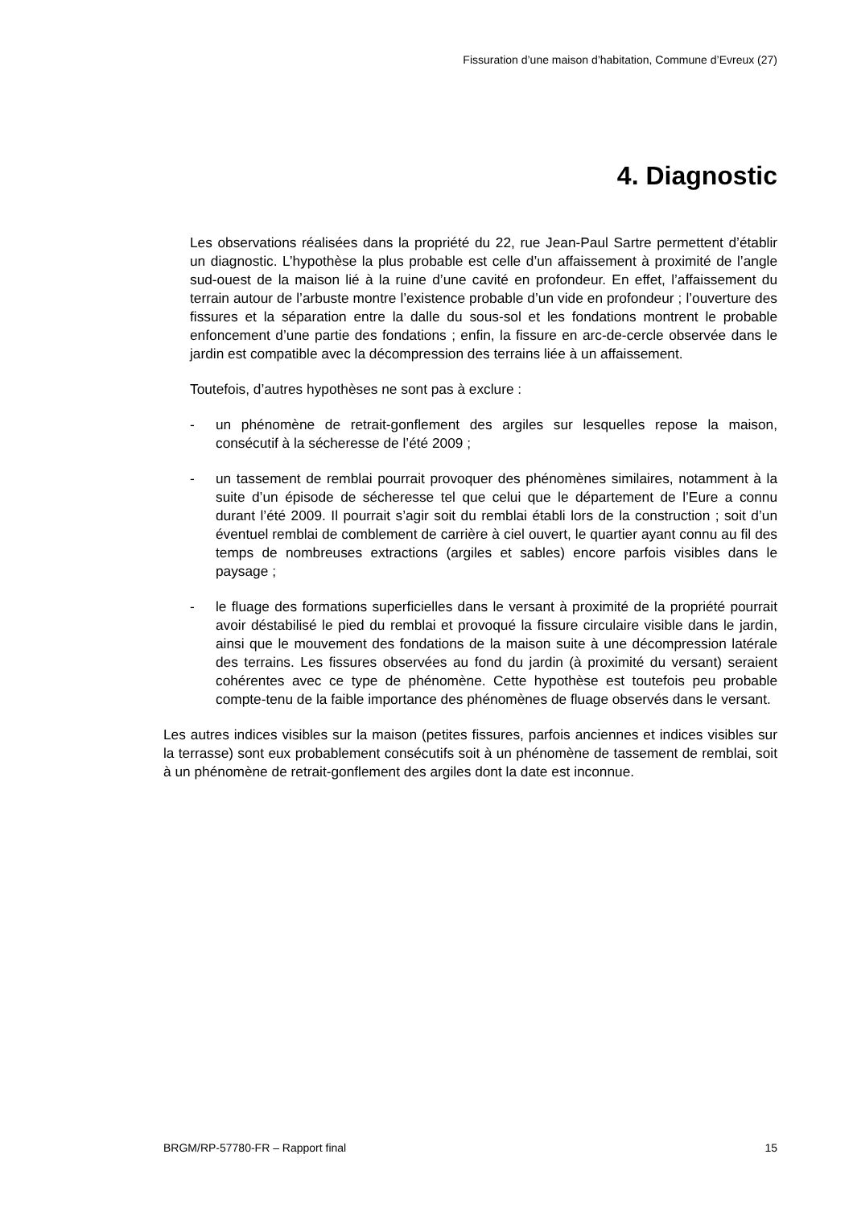Fissuration d’une maison d’habitation, Commune d’Evreux (27)
4. Diagnostic
Les observations réalisées dans la propriété du 22, rue Jean-Paul Sartre permettent d’établir un diagnostic. L’hypothèse la plus probable est celle d’un affaissement à proximité de l’angle sud-ouest de la maison lié à la ruine d’une cavité en profondeur. En effet, l’affaissement du terrain autour de l’arbuste montre l’existence probable d’un vide en profondeur ; l’ouverture des fissures et la séparation entre la dalle du sous-sol et les fondations montrent le probable enfoncement d’une partie des fondations ; enfin, la fissure en arc-de-cercle observée dans le jardin est compatible avec la décompression des terrains liée à un affaissement.
Toutefois, d’autres hypothèses ne sont pas à exclure :
- un phénomène de retrait-gonflement des argiles sur lesquelles repose la maison, consécutif à la sécheresse de l’été 2009 ;
- un tassement de remblai pourrait provoquer des phénomènes similaires, notamment à la suite d’un épisode de sécheresse tel que celui que le département de l’Eure a connu durant l’été 2009. Il pourrait s’agir soit du remblai établi lors de la construction ; soit d’un éventuel remblai de comblement de carrière à ciel ouvert, le quartier ayant connu au fil des temps de nombreuses extractions (argiles et sables) encore parfois visibles dans le paysage ;
- le fluage des formations superficielles dans le versant à proximité de la propriété pourrait avoir déstabilisé le pied du remblai et provoqué la fissure circulaire visible dans le jardin, ainsi que le mouvement des fondations de la maison suite à une décompression latérale des terrains. Les fissures observées au fond du jardin (à proximité du versant) seraient cohérentes avec ce type de phénomène. Cette hypothèse est toutefois peu probable compte-tenu de la faible importance des phénomènes de fluage observés dans le versant.
Les autres indices visibles sur la maison (petites fissures, parfois anciennes et indices visibles sur la terrasse) sont eux probablement consécutifs soit à un phénomène de tassement de remblai, soit à un phénomène de retrait-gonflement des argiles dont la date est inconnue.
BRGM/RP-57780-FR – Rapport final 15